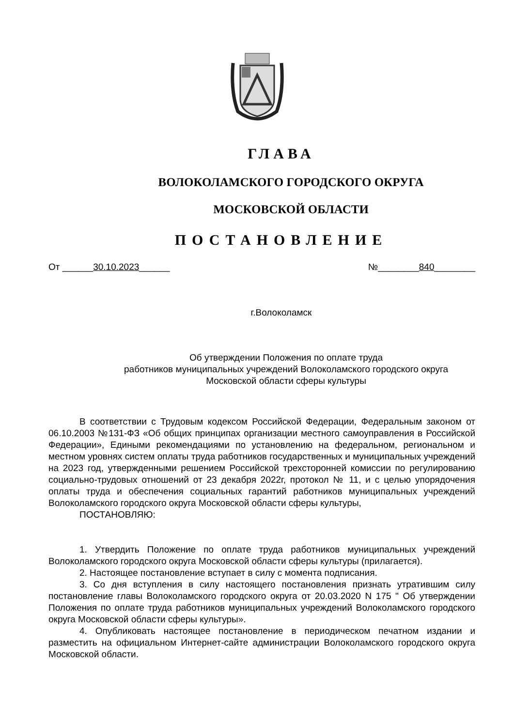ГЛАВА
ВОЛОКОЛАМСКОГО ГОРОДСКОГО ОКРУГА
МОСКОВСКОЙ ОБЛАСТИ
ПОСТАНОВЛЕНИЕ
От ______30.10.2023______ №________840________
г.Волоколамск
Об утверждении Положения по оплате труда
работников муниципальных учреждений Волоколамского городского округа
Московской области сферы культуры
В соответствии с Трудовым кодексом Российской Федерации, Федеральным законом от 06.10.2003 №131-ФЗ «Об общих принципах организации местного самоуправления в Российской Федерации», Едиными рекомендациями по установлению на федеральном, региональном и местном уровнях систем оплаты труда работников государственных и муниципальных учреждений на 2023 год, утвержденными решением Российской трехсторонней комиссии по регулированию социально-трудовых отношений от 23 декабря 2022г, протокол № 11, и с целью упорядочения оплаты труда и обеспечения социальных гарантий работников муниципальных учреждений Волоколамского городского округа Московской области сферы культуры,
ПОСТАНОВЛЯЮ:
1. Утвердить Положение по оплате труда работников муниципальных учреждений Волоколамского городского округа Московской области сферы культуры (прилагается).
2. Настоящее постановление вступает в силу с момента подписания.
3. Со дня вступления в силу настоящего постановления признать утратившим силу постановление главы Волоколамского городского округа от 20.03.2020 N 175 " Об утверждении Положения по оплате труда работников муниципальных учреждений Волоколамского городского округа Московской области сферы культуры».
4. Опубликовать настоящее постановление в периодическом печатном издании и разместить на официальном Интернет-сайте администрации Волоколамского городского округа Московской области.